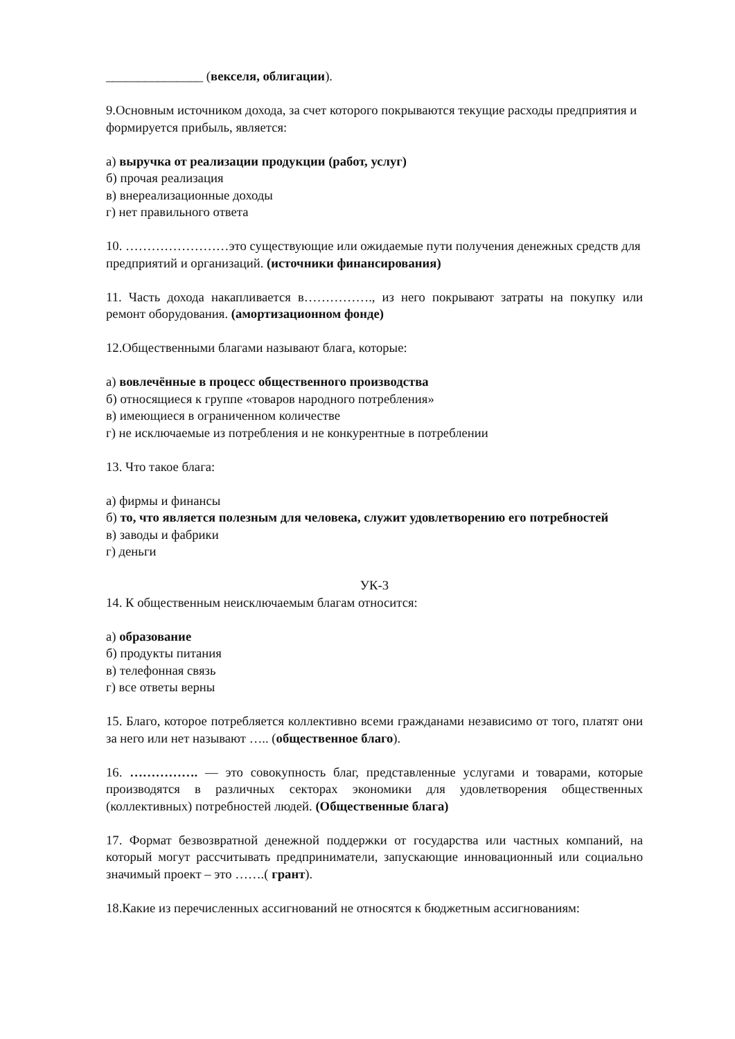_______________ (векселя, облигации).
9.Основным источником дохода, за счет которого покрываются текущие расходы предприятия и формируется прибыль, является:
а) выручка от реализации продукции (работ, услуг)
б) прочая реализация
в) внереализационные доходы
г) нет правильного ответа
10. ……………………это существующие или ожидаемые пути получения денежных средств для предприятий и организаций. (источники финансирования)
11. Часть дохода накапливается в……………., из него покрывают затраты на покупку или ремонт оборудования. (амортизационном фонде)
12.Общественными благами называют блага, которые:
а) вовлечённые в процесс общественного производства
б) относящиеся к группе «товаров народного потребления»
в) имеющиеся в ограниченном количестве
г) не исключаемые из потребления и не конкурентные в потреблении
13. Что такое блага:
а) фирмы и финансы
б) то, что является полезным для человека, служит удовлетворению его потребностей
в) заводы и фабрики
г) деньги
УК-3
14. К общественным неисключаемым благам относится:
а) образование
б) продукты питания
в) телефонная связь
г) все ответы верны
15. Благо, которое потребляется коллективно всеми гражданами независимо от того, платят они за него или нет называют ….. (общественное благо).
16. ……………. — это совокупность благ, представленные услугами и товарами, которые производятся в различных секторах экономики для удовлетворения общественных (коллективных) потребностей людей. (Общественные блага)
17. Формат безвозвратной денежной поддержки от государства или частных компаний, на который могут рассчитывать предприниматели, запускающие инновационный или социально значимый проект – это …….( грант).
18.Какие из перечисленных ассигнований не относятся к бюджетным ассигнованиям: